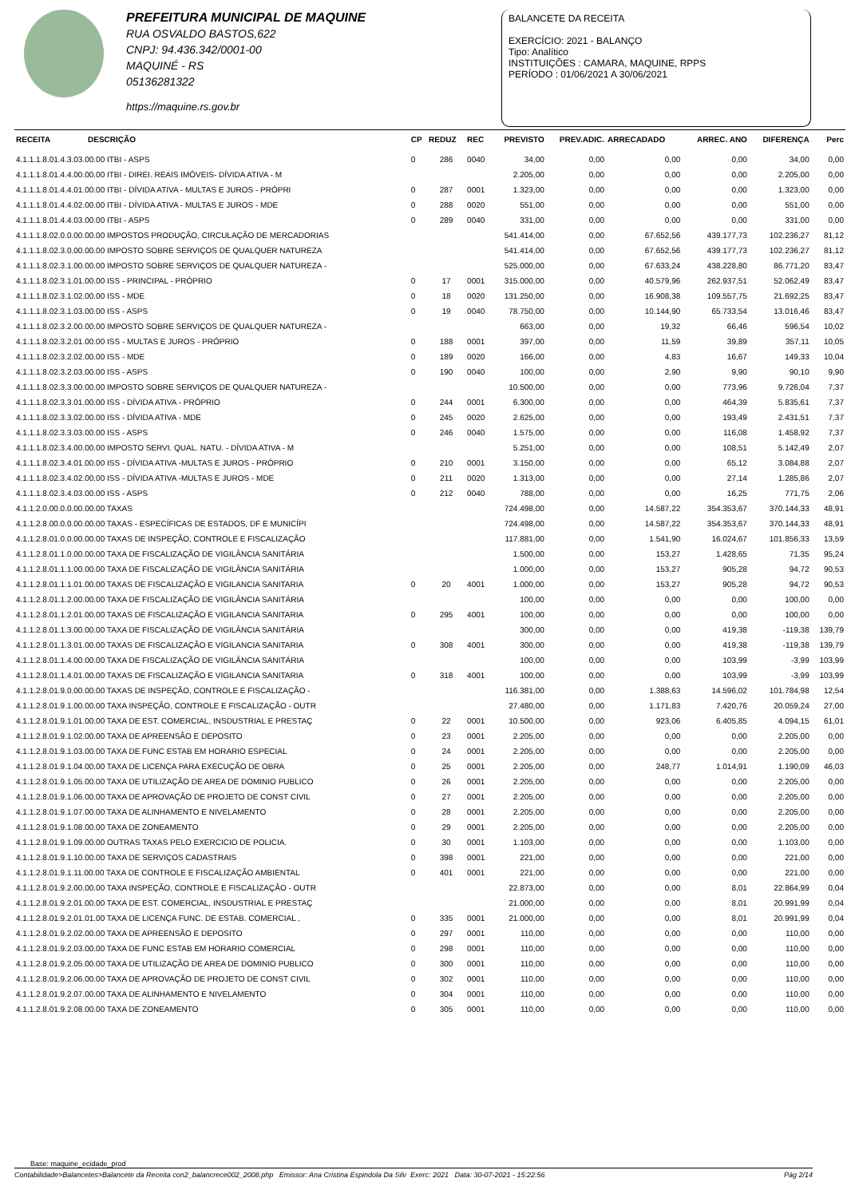PREFEITURA MUNICIPAL DE MAQUINE
RUA OSVALDO BASTOS,622
CNPJ: 94.436.342/0001-00
MAQUINÉ - RS
05136281322
https://maquine.rs.gov.br
BALANCETE DA RECEITA
EXERCÍCIO: 2021 - BALANÇO
Tipo: Analítico
INSTITUIÇÕES : CAMARA, MAQUINE, RPPS
PERÍODO : 01/06/2021 A 30/06/2021
| RECEITA DESCRIÇÃO | CP | REDUZ | REC | PREVISTO | PREV.ADIC. | ARRECADADO | ARREC. ANO | DIFERENÇA | Perc |
| --- | --- | --- | --- | --- | --- | --- | --- | --- | --- |
| 4.1.1.1.8.01.4.3.03.00.00 ITBI - ASPS | 0 | 286 | 0040 | 34,00 | 0,00 | 0,00 | 0,00 | 34,00 | 0,00 |
| 4.1.1.1.8.01.4.4.00.00.00 ITBI - DIREI. REAIS IMÓVEIS- DÍVIDA ATIVA - M | | | | 2.205,00 | 0,00 | 0,00 | 0,00 | 2.205,00 | 0,00 |
| 4.1.1.1.8.01.4.4.01.00.00 ITBI - DÍVIDA ATIVA - MULTAS E JUROS - PRÓPRI | 0 | 287 | 0001 | 1.323,00 | 0,00 | 0,00 | 0,00 | 1.323,00 | 0,00 |
| 4.1.1.1.8.01.4.4.02.00.00 ITBI - DÍVIDA ATIVA - MULTAS E JUROS - MDE | 0 | 288 | 0020 | 551,00 | 0,00 | 0,00 | 0,00 | 551,00 | 0,00 |
| 4.1.1.1.8.01.4.4.03.00.00 ITBI - ASPS | 0 | 289 | 0040 | 331,00 | 0,00 | 0,00 | 0,00 | 331,00 | 0,00 |
| 4.1.1.1.8.02.0.0.00.00.00 IMPOSTOS PRODUÇÃO, CIRCULAÇÃO DE MERCADORIAS | | | | 541.414,00 | 0,00 | 67.652,56 | 439.177,73 | 102.236,27 | 81,12 |
| 4.1.1.1.8.02.3.0.00.00.00 IMPOSTO SOBRE SERVIÇOS DE QUALQUER NATUREZA | | | | 541.414,00 | 0,00 | 67.652,56 | 439.177,73 | 102.236,27 | 81,12 |
| 4.1.1.1.8.02.3.1.00.00.00 IMPOSTO SOBRE SERVIÇOS DE QUALQUER NATUREZA - | | | | 525.000,00 | 0,00 | 67.633,24 | 438.228,80 | 86.771,20 | 83,47 |
| 4.1.1.1.8.02.3.1.01.00.00 ISS - PRINCIPAL - PRÓPRIO | 0 | 17 | 0001 | 315.000,00 | 0,00 | 40.579,96 | 262.937,51 | 52.062,49 | 83,47 |
| 4.1.1.1.8.02.3.1.02.00.00 ISS - MDE | 0 | 18 | 0020 | 131.250,00 | 0,00 | 16.908,38 | 109.557,75 | 21.692,25 | 83,47 |
| 4.1.1.1.8.02.3.1.03.00.00 ISS - ASPS | 0 | 19 | 0040 | 78.750,00 | 0,00 | 10.144,90 | 65.733,54 | 13.016,46 | 83,47 |
| 4.1.1.1.8.02.3.2.00.00.00 IMPOSTO SOBRE SERVIÇOS DE QUALQUER NATUREZA - | | | | 663,00 | 0,00 | 19,32 | 66,46 | 596,54 | 10,02 |
| 4.1.1.1.8.02.3.2.01.00.00 ISS - MULTAS E JUROS - PRÓPRIO | 0 | 188 | 0001 | 397,00 | 0,00 | 11,59 | 39,89 | 357,11 | 10,05 |
| 4.1.1.1.8.02.3.2.02.00.00 ISS - MDE | 0 | 189 | 0020 | 166,00 | 0,00 | 4,83 | 16,67 | 149,33 | 10,04 |
| 4.1.1.1.8.02.3.2.03.00.00 ISS - ASPS | 0 | 190 | 0040 | 100,00 | 0,00 | 2,90 | 9,90 | 90,10 | 9,90 |
| 4.1.1.1.8.02.3.3.00.00.00 IMPOSTO SOBRE SERVIÇOS DE QUALQUER NATUREZA - | | | | 10.500,00 | 0,00 | 0,00 | 773,96 | 9.726,04 | 7,37 |
| 4.1.1.1.8.02.3.3.01.00.00 ISS - DÍVIDA ATIVA - PRÓPRIO | 0 | 244 | 0001 | 6.300,00 | 0,00 | 0,00 | 464,39 | 5.835,61 | 7,37 |
| 4.1.1.1.8.02.3.3.02.00.00 ISS - DÍVIDA ATIVA - MDE | 0 | 245 | 0020 | 2.625,00 | 0,00 | 0,00 | 193,49 | 2.431,51 | 7,37 |
| 4.1.1.1.8.02.3.3.03.00.00 ISS - ASPS | 0 | 246 | 0040 | 1.575,00 | 0,00 | 0,00 | 116,08 | 1.458,92 | 7,37 |
| 4.1.1.1.8.02.3.4.00.00.00 IMPOSTO SERVI. QUAL. NATU. - DÍVIDA ATIVA - M | | | | 5.251,00 | 0,00 | 0,00 | 108,51 | 5.142,49 | 2,07 |
| 4.1.1.1.8.02.3.4.01.00.00 ISS - DÍVIDA ATIVA -MULTAS E JUROS - PRÓPRIO | 0 | 210 | 0001 | 3.150,00 | 0,00 | 0,00 | 65,12 | 3.084,88 | 2,07 |
| 4.1.1.1.8.02.3.4.02.00.00 ISS - DÍVIDA ATIVA -MULTAS E JUROS - MDE | 0 | 211 | 0020 | 1.313,00 | 0,00 | 0,00 | 27,14 | 1.285,86 | 2,07 |
| 4.1.1.1.8.02.3.4.03.00.00 ISS - ASPS | 0 | 212 | 0040 | 788,00 | 0,00 | 0,00 | 16,25 | 771,75 | 2,06 |
| 4.1.1.2.0.00.0.0.00.00.00 TAXAS | | | | 724.498,00 | 0,00 | 14.587,22 | 354.353,67 | 370.144,33 | 48,91 |
| 4.1.1.2.8.00.0.0.00.00.00 TAXAS - ESPECÍFICAS DE ESTADOS, DF E MUNICÍPI | | | | 724.498,00 | 0,00 | 14.587,22 | 354.353,67 | 370.144,33 | 48,91 |
| 4.1.1.2.8.01.0.0.00.00.00 TAXAS DE INSPEÇÃO, CONTROLE E FISCALIZAÇÃO | | | | 117.881,00 | 0,00 | 1.541,90 | 16.024,67 | 101.856,33 | 13,59 |
| 4.1.1.2.8.01.1.0.00.00.00 TAXA DE FISCALIZAÇÃO DE VIGILÂNCIA SANITÁRIA | | | | 1.500,00 | 0,00 | 153,27 | 1.428,65 | 71,35 | 95,24 |
| 4.1.1.2.8.01.1.1.00.00.00 TAXA DE FISCALIZAÇÃO DE VIGILÂNCIA SANITÁRIA | | | | 1.000,00 | 0,00 | 153,27 | 905,28 | 94,72 | 90,53 |
| 4.1.1.2.8.01.1.1.01.00.00 TAXAS DE FISCALIZAÇÃO E VIGILANCIA SANITARIA | 0 | 20 | 4001 | 1.000,00 | 0,00 | 153,27 | 905,28 | 94,72 | 90,53 |
| 4.1.1.2.8.01.1.2.00.00.00 TAXA DE FISCALIZAÇÃO DE VIGILÂNCIA SANITÁRIA | | | | 100,00 | 0,00 | 0,00 | 0,00 | 100,00 | 0,00 |
| 4.1.1.2.8.01.1.2.01.00.00 TAXAS DE FISCALIZAÇÃO E VIGILANCIA SANITARIA | 0 | 295 | 4001 | 100,00 | 0,00 | 0,00 | 0,00 | 100,00 | 0,00 |
| 4.1.1.2.8.01.1.3.00.00.00 TAXA DE FISCALIZAÇÃO DE VIGILÂNCIA SANITÁRIA | | | | 300,00 | 0,00 | 0,00 | 419,38 | -119,38 | 139,79 |
| 4.1.1.2.8.01.1.3.01.00.00 TAXAS DE FISCALIZAÇÃO E VIGILANCIA SANITARIA | 0 | 308 | 4001 | 300,00 | 0,00 | 0,00 | 419,38 | -119,38 | 139,79 |
| 4.1.1.2.8.01.1.4.00.00.00 TAXA DE FISCALIZAÇÃO DE VIGILÂNCIA SANITÁRIA | | | | 100,00 | 0,00 | 0,00 | 103,99 | -3,99 | 103,99 |
| 4.1.1.2.8.01.1.4.01.00.00 TAXAS DE FISCALIZAÇÃO E VIGILANCIA SANITARIA | 0 | 318 | 4001 | 100,00 | 0,00 | 0,00 | 103,99 | -3,99 | 103,99 |
| 4.1.1.2.8.01.9.0.00.00.00 TAXAS DE INSPEÇÃO, CONTROLE E FISCALIZAÇÃO - | | | | 116.381,00 | 0,00 | 1.388,63 | 14.596,02 | 101.784,98 | 12,54 |
| 4.1.1.2.8.01.9.1.00.00.00 TAXA INSPEÇÃO, CONTROLE E FISCALIZAÇÃO - OUTR | | | | 27.480,00 | 0,00 | 1.171,83 | 7.420,76 | 20.059,24 | 27,00 |
| 4.1.1.2.8.01.9.1.01.00.00 TAXA DE EST. COMERCIAL, INSDUSTRIAL E PRESTAÇ | 0 | 22 | 0001 | 10.500,00 | 0,00 | 923,06 | 6.405,85 | 4.094,15 | 61,01 |
| 4.1.1.2.8.01.9.1.02.00.00 TAXA DE APREENSÃO E DEPOSITO | 0 | 23 | 0001 | 2.205,00 | 0,00 | 0,00 | 0,00 | 2.205,00 | 0,00 |
| 4.1.1.2.8.01.9.1.03.00.00 TAXA DE FUNC ESTAB EM HORARIO ESPECIAL | 0 | 24 | 0001 | 2.205,00 | 0,00 | 0,00 | 0,00 | 2.205,00 | 0,00 |
| 4.1.1.2.8.01.9.1.04.00.00 TAXA DE LICENÇA PARA EXECUÇÃO DE OBRA | 0 | 25 | 0001 | 2.205,00 | 0,00 | 248,77 | 1.014,91 | 1.190,09 | 46,03 |
| 4.1.1.2.8.01.9.1.05.00.00 TAXA DE UTILIZAÇÃO DE AREA DE DOMINIO PUBLICO | 0 | 26 | 0001 | 2.205,00 | 0,00 | 0,00 | 0,00 | 2.205,00 | 0,00 |
| 4.1.1.2.8.01.9.1.06.00.00 TAXA DE APROVAÇÃO DE PROJETO DE CONST CIVIL | 0 | 27 | 0001 | 2.205,00 | 0,00 | 0,00 | 0,00 | 2.205,00 | 0,00 |
| 4.1.1.2.8.01.9.1.07.00.00 TAXA DE ALINHAMENTO E NIVELAMENTO | 0 | 28 | 0001 | 2.205,00 | 0,00 | 0,00 | 0,00 | 2.205,00 | 0,00 |
| 4.1.1.2.8.01.9.1.08.00.00 TAXA DE ZONEAMENTO | 0 | 29 | 0001 | 2.205,00 | 0,00 | 0,00 | 0,00 | 2.205,00 | 0,00 |
| 4.1.1.2.8.01.9.1.09.00.00 OUTRAS TAXAS PELO EXERCICIO DE POLICIA. | 0 | 30 | 0001 | 1.103,00 | 0,00 | 0,00 | 0,00 | 1.103,00 | 0,00 |
| 4.1.1.2.8.01.9.1.10.00.00 TAXA DE SERVIÇOS CADASTRAIS | 0 | 398 | 0001 | 221,00 | 0,00 | 0,00 | 0,00 | 221,00 | 0,00 |
| 4.1.1.2.8.01.9.1.11.00.00 TAXA DE CONTROLE E FISCALIZAÇÃO AMBIENTAL | 0 | 401 | 0001 | 221,00 | 0,00 | 0,00 | 0,00 | 221,00 | 0,00 |
| 4.1.1.2.8.01.9.2.00.00.00 TAXA INSPEÇÃO, CONTROLE E FISCALIZAÇÃO - OUTR | | | | 22.873,00 | 0,00 | 0,00 | 8,01 | 22.864,99 | 0,04 |
| 4.1.1.2.8.01.9.2.01.00.00 TAXA DE EST. COMERCIAL, INSDUSTRIAL E PRESTAÇ | | | | 21.000,00 | 0,00 | 0,00 | 8,01 | 20.991,99 | 0,04 |
| 4.1.1.2.8.01.9.2.01.01.00 TAXA DE LICENÇA FUNC. DE ESTAB. COMERCIAL , | 0 | 335 | 0001 | 21.000,00 | 0,00 | 0,00 | 8,01 | 20.991,99 | 0,04 |
| 4.1.1.2.8.01.9.2.02.00.00 TAXA DE APREENSÃO E DEPOSITO | 0 | 297 | 0001 | 110,00 | 0,00 | 0,00 | 0,00 | 110,00 | 0,00 |
| 4.1.1.2.8.01.9.2.03.00.00 TAXA DE FUNC ESTAB EM HORARIO COMERCIAL | 0 | 298 | 0001 | 110,00 | 0,00 | 0,00 | 0,00 | 110,00 | 0,00 |
| 4.1.1.2.8.01.9.2.05.00.00 TAXA DE UTILIZAÇÃO DE AREA DE DOMINIO PUBLICO | 0 | 300 | 0001 | 110,00 | 0,00 | 0,00 | 0,00 | 110,00 | 0,00 |
| 4.1.1.2.8.01.9.2.06.00.00 TAXA DE APROVAÇÃO DE PROJETO DE CONST CIVIL | 0 | 302 | 0001 | 110,00 | 0,00 | 0,00 | 0,00 | 110,00 | 0,00 |
| 4.1.1.2.8.01.9.2.07.00.00 TAXA DE ALINHAMENTO E NIVELAMENTO | 0 | 304 | 0001 | 110,00 | 0,00 | 0,00 | 0,00 | 110,00 | 0,00 |
| 4.1.1.2.8.01.9.2.08.00.00 TAXA DE ZONEAMENTO | 0 | 305 | 0001 | 110,00 | 0,00 | 0,00 | 0,00 | 110,00 | 0,00 |
Base: maquine_ecidade_prod
Contabilidade>Balancetes>Balancete da Receita con2_balancrece002_2008.php Emissor: Ana Cristina Espindola Da Silv Exerc: 2021 Data: 30-07-2021 - 15:22:56 Pág 2/14